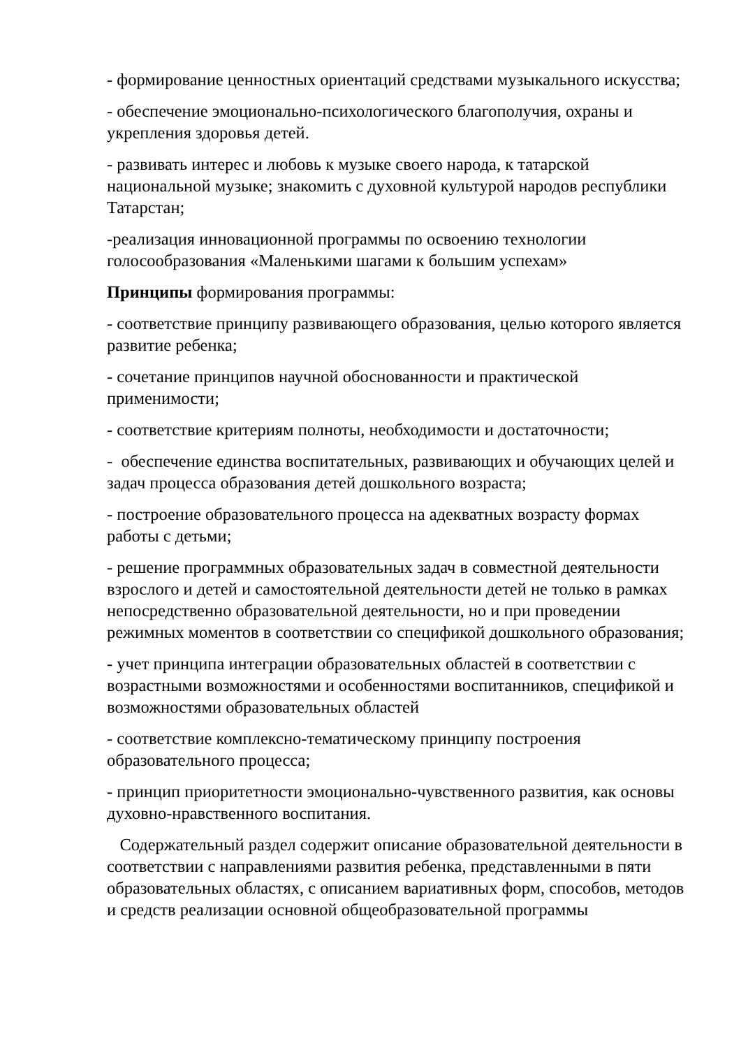- формирование ценностных ориентаций средствами музыкального искусства;
- обеспечение эмоционально-психологического благополучия, охраны и укрепления здоровья детей.
- развивать интерес и любовь к музыке своего народа, к татарской национальной музыке; знакомить с духовной культурой народов республики Татарстан;
-реализация инновационной программы по освоению технологии голосообразования «Маленькими шагами к большим успехам»
Принципы формирования программы:
- соответствие принципу развивающего образования, целью которого является развитие ребенка;
- сочетание принципов научной обоснованности и практической применимости;
- соответствие критериям полноты, необходимости и достаточности;
- обеспечение единства воспитательных, развивающих и обучающих целей и задач процесса образования детей дошкольного возраста;
- построение образовательного процесса на адекватных возрасту формах работы с детьми;
- решение программных образовательных задач в совместной деятельности взрослого и детей и самостоятельной деятельности детей не только в рамках непосредственно образовательной деятельности, но и при проведении режимных моментов в соответствии со спецификой дошкольного образования;
- учет принципа интеграции образовательных областей в соответствии с возрастными возможностями и особенностями воспитанников, спецификой и возможностями образовательных областей
- соответствие комплексно-тематическому принципу построения образовательного процесса;
- принцип приоритетности эмоционально-чувственного развития, как основы духовно-нравственного воспитания.
Содержательный раздел содержит описание образовательной деятельности в соответствии с направлениями развития ребенка, представленными в пяти образовательных областях, с описанием вариативных форм, способов, методов и средств реализации основной общеобразовательной программы